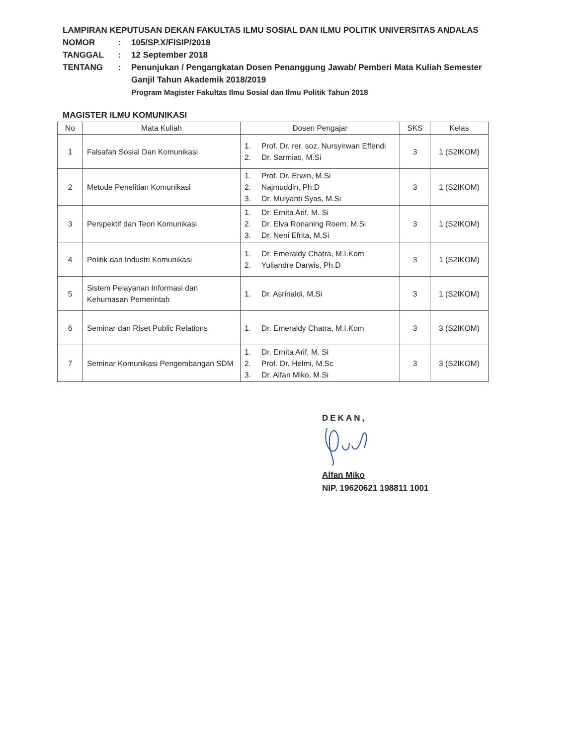LAMPIRAN KEPUTUSAN DEKAN FAKULTAS ILMU SOSIAL DAN ILMU POLITIK UNIVERSITAS ANDALAS
| NOMOR | : | 105/SP.X/FISIP/2018 |
| TANGGAL | : | 12 September 2018 |
| TENTANG | : | Penunjukan / Pengangkatan Dosen Penanggung Jawab/ Pemberi Mata Kuliah Semester Ganjil Tahun Akademik 2018/2019 Program Magister Fakultas Ilmu Sosial dan Ilmu Politik Tahun 2018 |
MAGISTER ILMU KOMUNIKASI
| No | Mata Kuliah | Dosen Pengajar | SKS | Kelas |
| --- | --- | --- | --- | --- |
| 1 | Falsafah Sosial Dan Komunikasi | 1. Prof. Dr. rer. soz. Nursyirwan Effendi 2. Dr. Sarmiati, M.Si | 3 | 1 (S2IKOM) |
| 2 | Metode Penelitian Komunikasi | 1. Prof. Dr. Erwin, M.Si 2. Najmuddin, Ph.D 3. Dr. Mulyanti Syas, M.Si | 3 | 1 (S2IKOM) |
| 3 | Perspektif dan Teori Komunikasi | 1. Dr. Ernita Arif, M. Si 2. Dr. Elva Ronaning Roem, M.Si 3. Dr. Neni Efrita, M.Si | 3 | 1 (S2IKOM) |
| 4 | Politik dan Industri Komunikasi | 1. Dr. Emeraldy Chatra, M.I.Kom 2. Yuliandre Darwis, Ph.D | 3 | 1 (S2IKOM) |
| 5 | Sistem Pelayanan Informasi dan Kehumasan Pemerintah | 1. Dr. Asrinaldi, M.Si | 3 | 1 (S2IKOM) |
| 6 | Seminar dan Riset Public Relations | 1. Dr. Emeraldy Chatra, M.I.Kom | 3 | 3 (S2IKOM) |
| 7 | Seminar Komunikasi Pengembangan SDM | 1. Dr. Ernita Arif, M. Si 2. Prof. Dr. Helmi, M.Sc 3. Dr. Alfan Miko, M.Si | 3 | 3 (S2IKOM) |
DEKAN,
Alfan Miko
NIP. 19620621 198811 1001